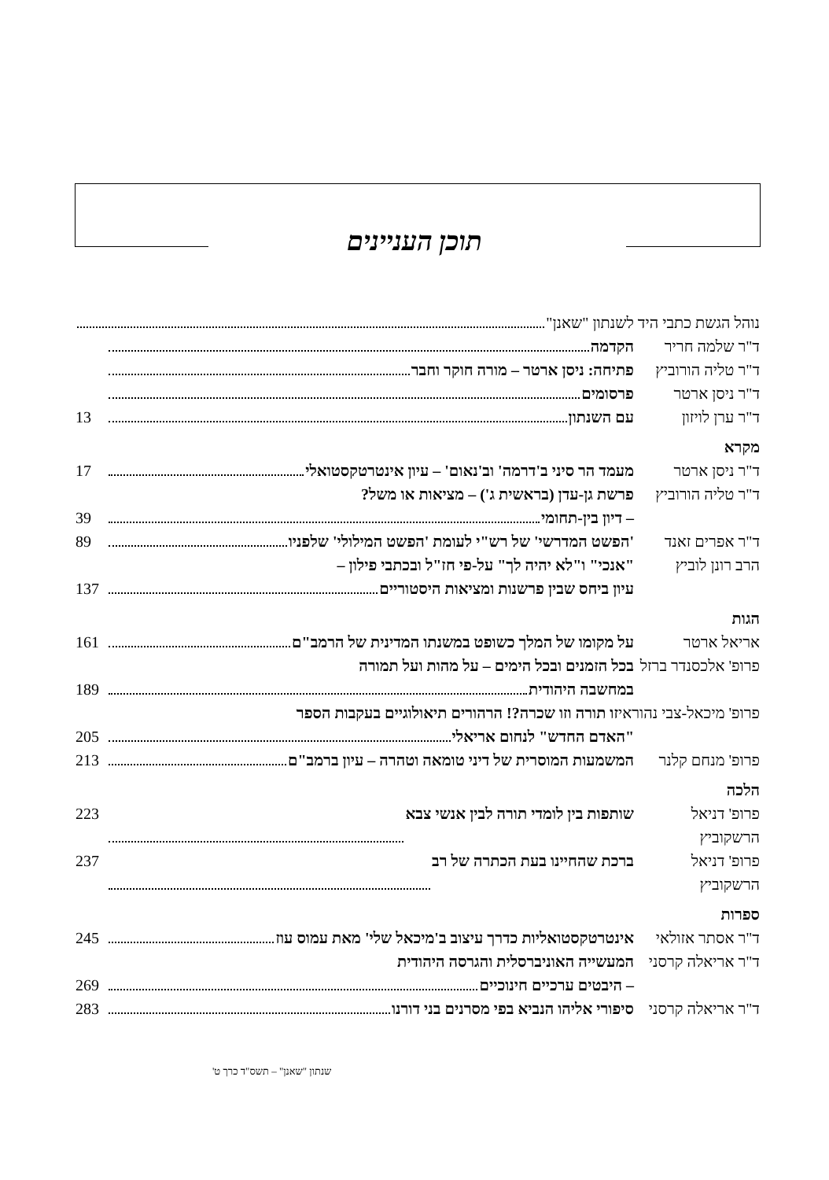תוכן העניינים
נוהל הגשת כתבי היד לשנתון "שאנן"
ד"ר שלמה חריר הקדמה
ד"ר טליה הורוביץ
פתיחה: ניסן ארטר – מורה חוקר וחבר
ד"ר ניסן ארטר פרסומים
ד"ר ערן לויזון
עם השנתון 13
מקרא
ד"ר ניסן ארטר מעמד הר סיני ב'דרמה' וב'נאום' – עיון אינטרטקסטואלי 17
ד"ר טליה הורוביץ
פרשת גן-עדן (בראשית ג') – מציאות או משל?
– דיון בין-תחומי 39
ד"ר אפרים זאנד
'הפשט המדרשי' של רש"י לעומת 'הפשט המילולי' שלפניו 89
הרב רונן לוביץ
"אנכי" ו"לא יהיה לך" על-פי חז"ל ובכתבי פילון –
עיון ביחס שבין פרשנות ומציאות היסטוריים 137
הגות
אריאל ארטר על מקומו של המלך כשופט במשנתו המדינית של הרמב"ם 161
פרופ' אלכסנדר ברזל
בכל הזמנים ובכל הימים – על מהות ועל תמורה
במחשבה היהודית 189
פרופ' מיכאל-צבי נהוראי זו תורה וזו שכרה?! הרהורים תיאולוגיים בעקבות הספר
"האדם החדש" לנחום אריאלי 205
פרופ' מנחם קלנר
המשמעות המוסרית של דיני טומאה וטהרה – עיון ברמב"ם 213
הלכה
פרופ' דניאל הרשקוביץ
שותפות בין לומדי תורה לבין אנשי צבא 223
פרופ' דניאל הרשקוביץ
ברכת שהחיינו בעת הכתרה של רב 237
ספרות
ד"ר אסתר אזולאי
אינטרטקסטואליות כדרך עיצוב ב'מיכאל שלי' מאת עמוס עוז 245
ד"ר אריאלה קרסני
המעשייה האוניברסלית והגרסה היהודית
– היבטים ערכיים חינוכיים 269
ד"ר אריאלה קרסני
סיפורי אליהו הנביא בפי מסרנים בני דורנו 283
שנתון "שאנן" – תשס"ד כרך ט'